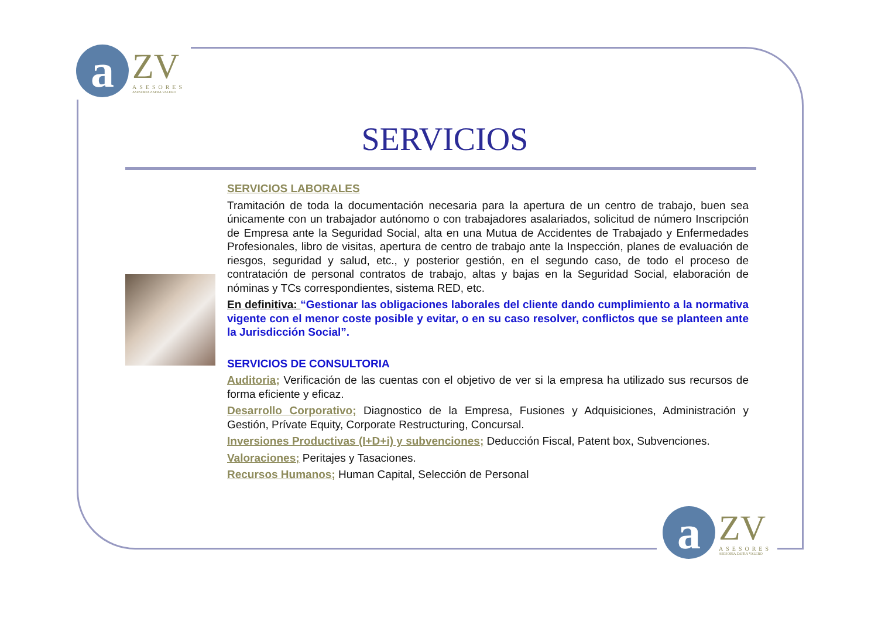a
ZV
ASESORES
ASESORIA ZAFRA VALERO
SERVICIOS
SERVICIOS LABORALES
Tramitación de toda la documentación necesaria para la apertura de un centro de trabajo, buen sea únicamente con un trabajador autónomo o con trabajadores asalariados, solicitud de número Inscripción de Empresa ante la Seguridad Social, alta en una Mutua de Accidentes de Trabajado y Enfermedades Profesionales, libro de visitas, apertura de centro de trabajo ante la Inspección, planes de evaluación de riesgos, seguridad y salud, etc., y posterior gestión, en el segundo caso, de todo el proceso de contratación de personal contratos de trabajo, altas y bajas en la Seguridad Social, elaboración de nóminas y TCs correspondientes, sistema RED, etc.
En definitiva: “Gestionar las obligaciones laborales del cliente dando cumplimiento a la normativa vigente con el menor coste posible y evitar, o en su caso resolver, conflictos que se planteen ante la Jurisdicción Social”.
SERVICIOS DE CONSULTORIA
Auditoria; Verificación de las cuentas con el objetivo de ver si la empresa ha utilizado sus recursos de forma eficiente y eficaz.
Desarrollo Corporativo; Diagnostico de la Empresa, Fusiones y Adquisiciones, Administración y Gestión, Prívate Equity, Corporate Restructuring, Concursal.
Inversiones Productivas (I+D+i) y subvenciones; Deducción Fiscal, Patent box, Subvenciones.
Valoraciones; Peritajes y Tasaciones.
Recursos Humanos; Human Capital, Selección de Personal
a
ZV
ASESORES
ASESORIA ZAFRA VALERO